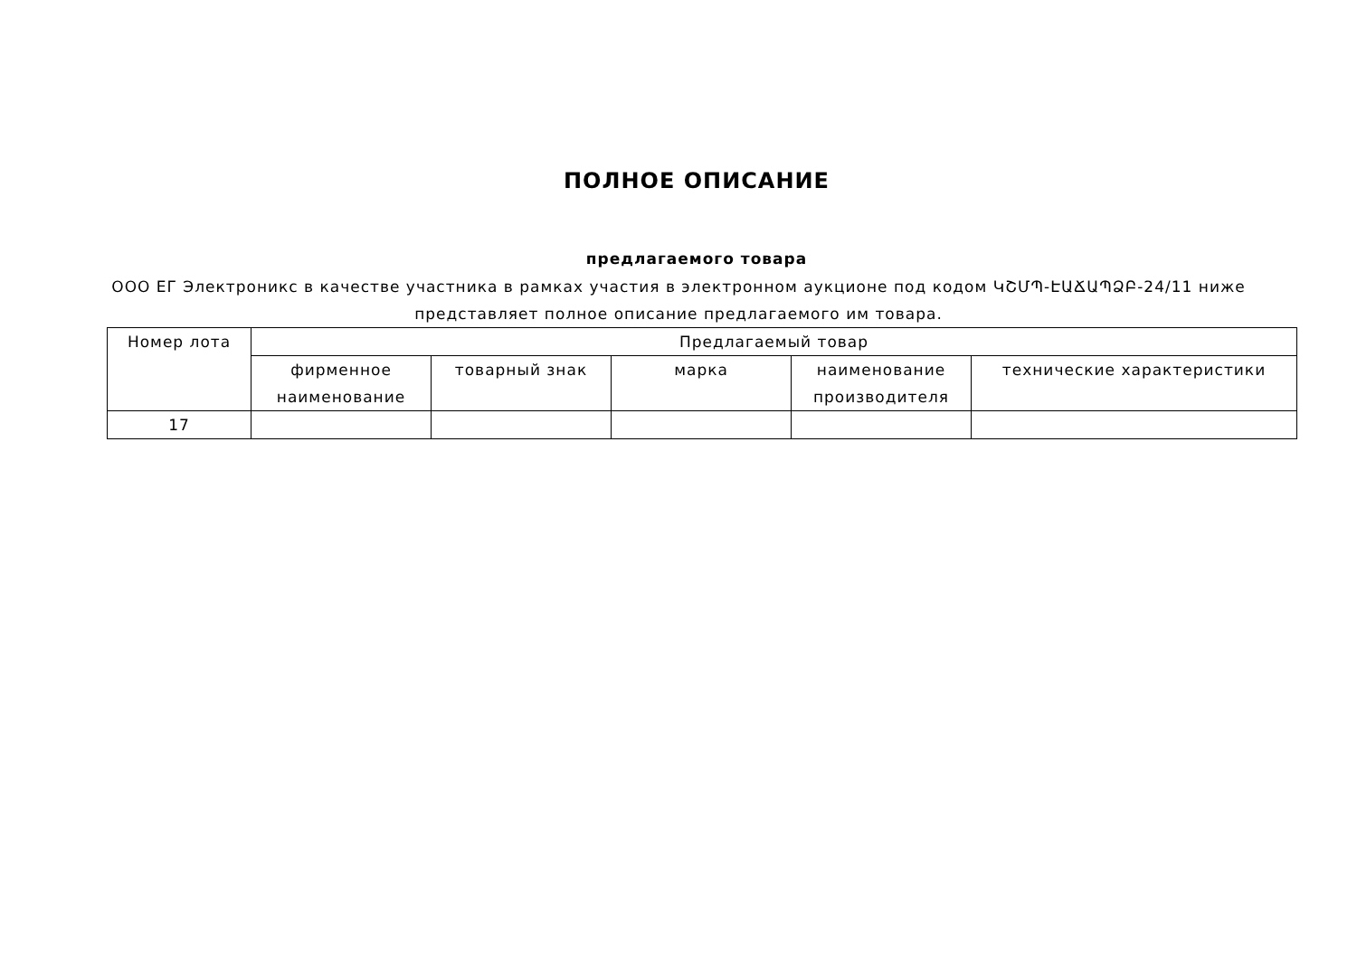ПОЛНОЕ ОПИСАНИЕ
предлагаемого товара
ООО ЕГ Электроникс в качестве участника в рамках участия в электронном аукционе под кодом ԿՇՄՊ-ԷԱՃԱՊՁԲ-24/11 ниже представляет полное описание предлагаемого им товара.
| Номер лота | Предлагаемый товар | | | | |
| --- | --- | --- | --- | --- | --- |
| | фирменное наименование | товарный знак | марка | наименование производителя | технические характеристики |
| 17 | | | | | |